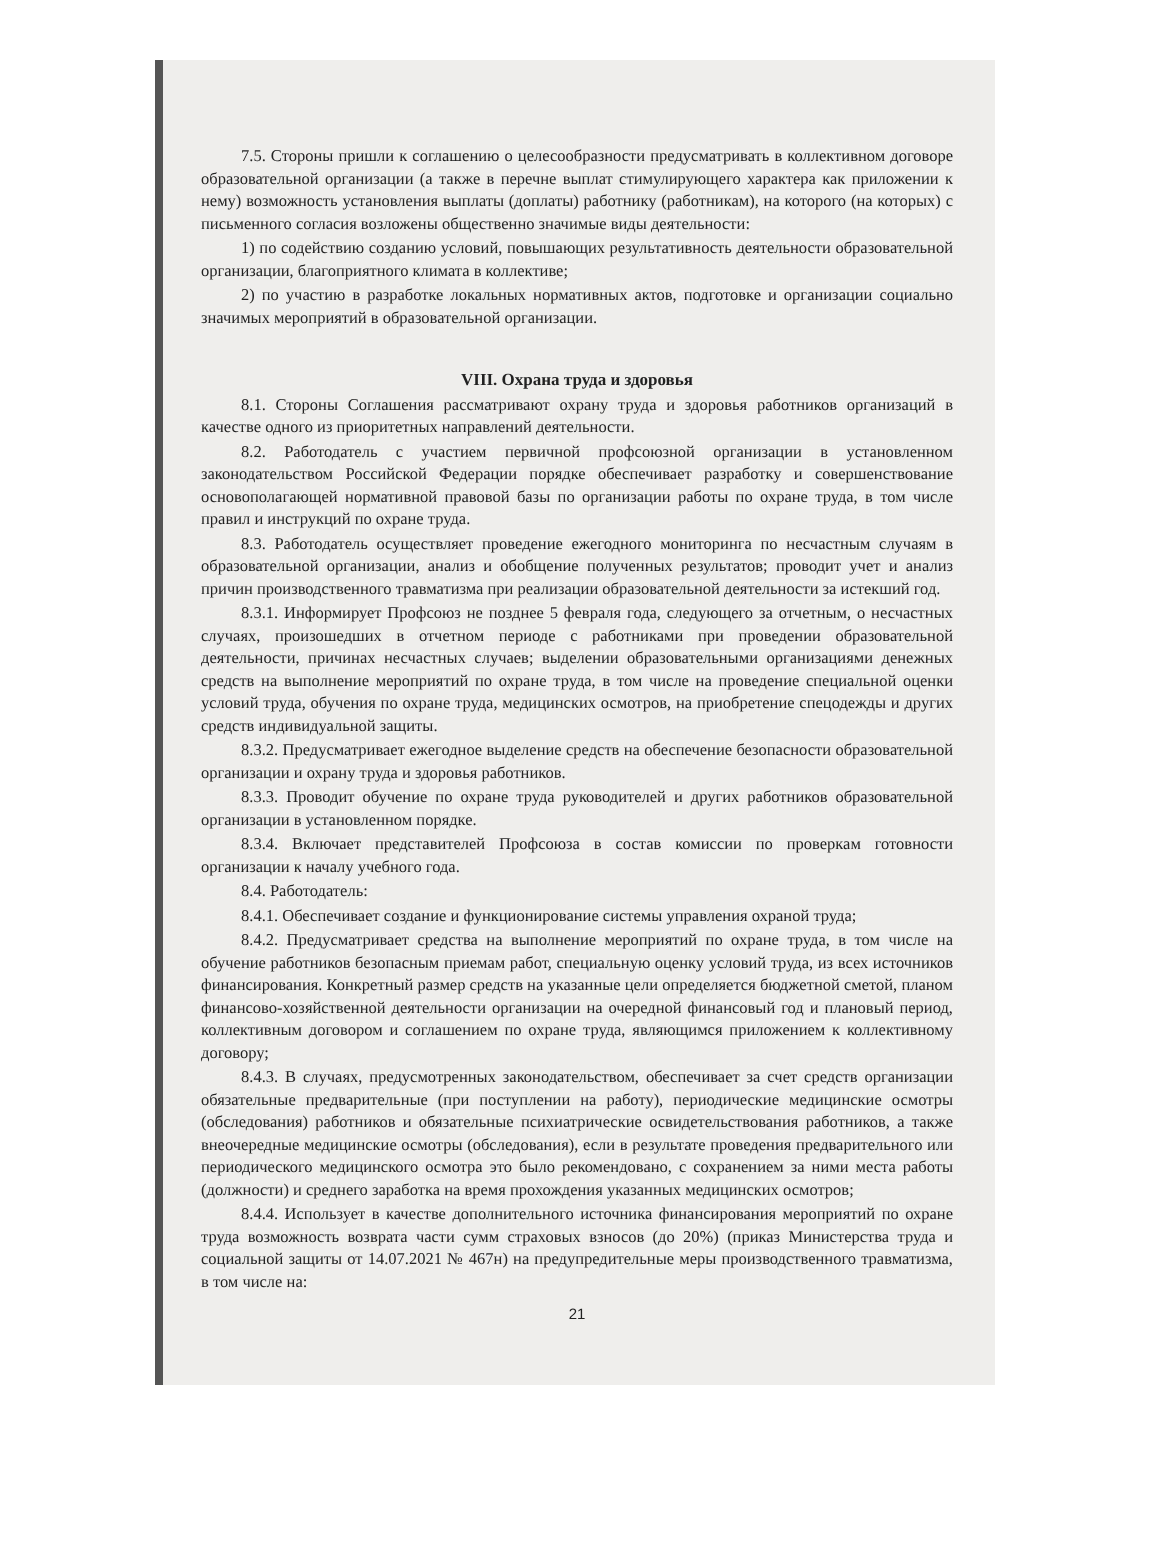7.5. Стороны пришли к соглашению о целесообразности предусматривать в коллективном договоре образовательной организации (а также в перечне выплат стимулирующего характера как приложении к нему) возможность установления выплаты (доплаты) работнику (работникам), на которого (на которых) с письменного согласия возложены общественно значимые виды деятельности:
1) по содействию созданию условий, повышающих результативность деятельности образовательной организации, благоприятного климата в коллективе;
2) по участию в разработке локальных нормативных актов, подготовке и организации социально значимых мероприятий в образовательной организации.
VIII. Охрана труда и здоровья
8.1. Стороны Соглашения рассматривают охрану труда и здоровья работников организаций в качестве одного из приоритетных направлений деятельности.
8.2. Работодатель с участием первичной профсоюзной организации в установленном законодательством Российской Федерации порядке обеспечивает разработку и совершенствование основополагающей нормативной правовой базы по организации работы по охране труда, в том числе правил и инструкций по охране труда.
8.3. Работодатель осуществляет проведение ежегодного мониторинга по несчастным случаям в образовательной организации, анализ и обобщение полученных результатов; проводит учет и анализ причин производственного травматизма при реализации образовательной деятельности за истекший год.
8.3.1. Информирует Профсоюз не позднее 5 февраля года, следующего за отчетным, о несчастных случаях, произошедших в отчетном периоде с работниками при проведении образовательной деятельности, причинах несчастных случаев; выделении образовательными организациями денежных средств на выполнение мероприятий по охране труда, в том числе на проведение специальной оценки условий труда, обучения по охране труда, медицинских осмотров, на приобретение спецодежды и других средств индивидуальной защиты.
8.3.2. Предусматривает ежегодное выделение средств на обеспечение безопасности образовательной организации и охрану труда и здоровья работников.
8.3.3. Проводит обучение по охране труда руководителей и других работников образовательной организации в установленном порядке.
8.3.4. Включает представителей Профсоюза в состав комиссии по проверкам готовности организации к началу учебного года.
8.4. Работодатель:
8.4.1. Обеспечивает создание и функционирование системы управления охраной труда;
8.4.2. Предусматривает средства на выполнение мероприятий по охране труда, в том числе на обучение работников безопасным приемам работ, специальную оценку условий труда, из всех источников финансирования. Конкретный размер средств на указанные цели определяется бюджетной сметой, планом финансово-хозяйственной деятельности организации на очередной финансовый год и плановый период, коллективным договором и соглашением по охране труда, являющимся приложением к коллективному договору;
8.4.3. В случаях, предусмотренных законодательством, обеспечивает за счет средств организации обязательные предварительные (при поступлении на работу), периодические медицинские осмотры (обследования) работников и обязательные психиатрические освидетельствования работников, а также внеочередные медицинские осмотры (обследования), если в результате проведения предварительного или периодического медицинского осмотра это было рекомендовано, с сохранением за ними места работы (должности) и среднего заработка на время прохождения указанных медицинских осмотров;
8.4.4. Использует в качестве дополнительного источника финансирования мероприятий по охране труда возможность возврата части сумм страховых взносов (до 20%) (приказ Министерства труда и социальной защиты от 14.07.2021 № 467н) на предупредительные меры производственного травматизма, в том числе на:
21